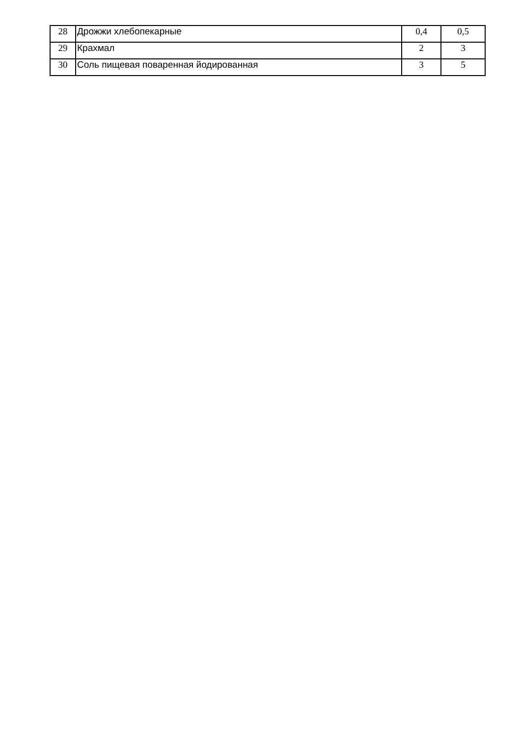| 28 | Дрожжи хлебопекарные | 0,4 | 0,5 |
| 29 | Крахмал | 2 | 3 |
| 30 | Соль пищевая поваренная йодированная | 3 | 5 |